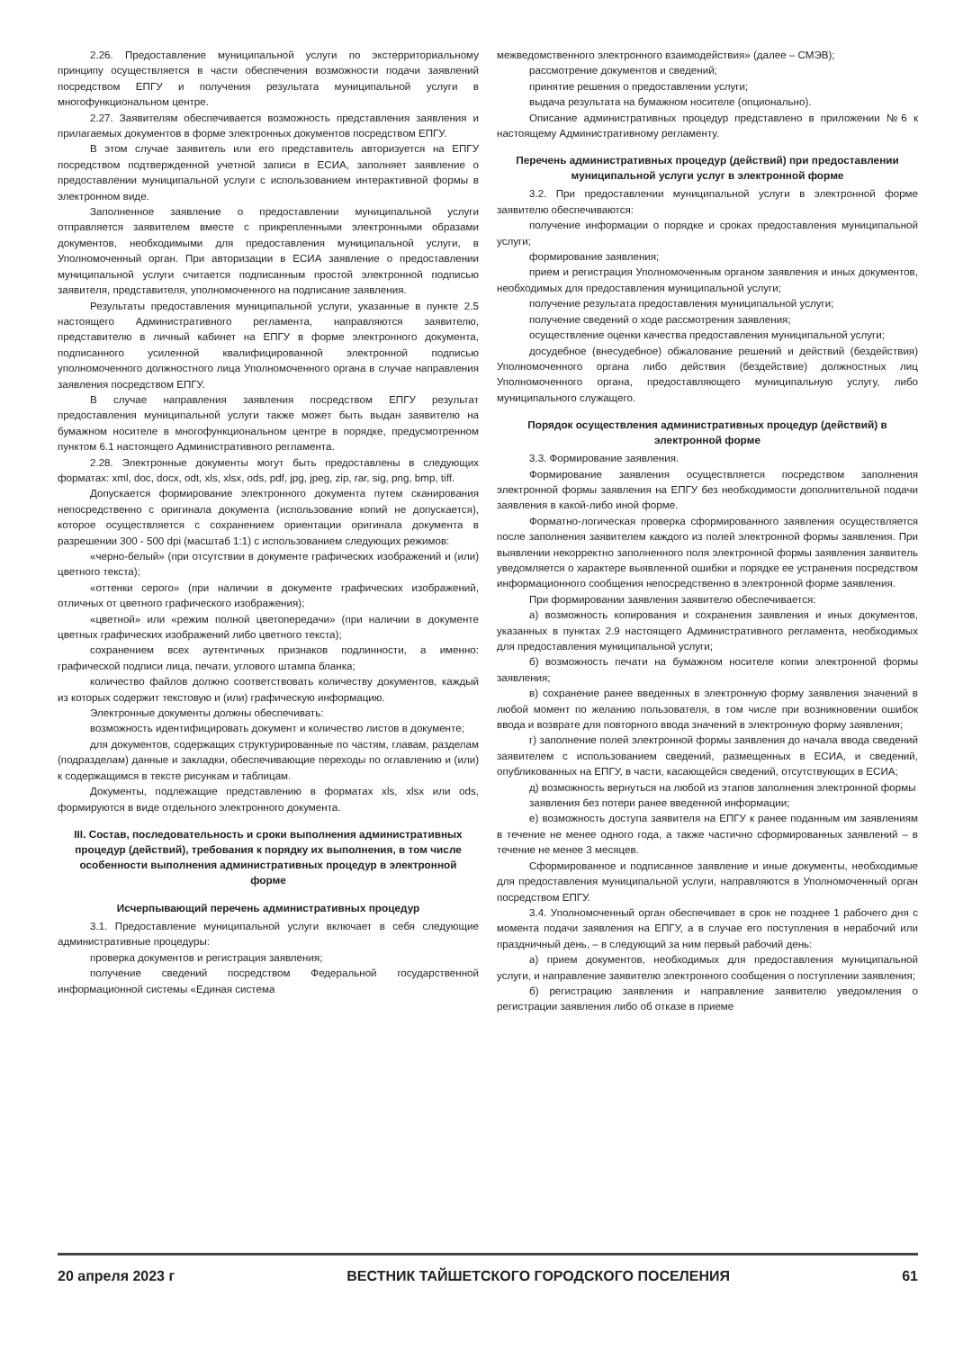2.26. Предоставление муниципальной услуги по экстерриториальному принципу осуществляется в части обеспечения возможности подачи заявлений посредством ЕПГУ и получения результата муниципальной услуги в многофункциональном центре.
2.27. Заявителям обеспечивается возможность представления заявления и прилагаемых документов в форме электронных документов посредством ЕПГУ.
В этом случае заявитель или его представитель авторизуется на ЕПГУ посредством подтвержденной учетной записи в ЕСИА, заполняет заявление о предоставлении муниципальной услуги с использованием интерактивной формы в электронном виде.
Заполненное заявление о предоставлении муниципальной услуги отправляется заявителем вместе с прикрепленными электронными образами документов, необходимыми для предоставления муниципальной услуги, в Уполномоченный орган. При авторизации в ЕСИА заявление о предоставлении муниципальной услуги считается подписанным простой электронной подписью заявителя, представителя, уполномоченного на подписание заявления.
Результаты предоставления муниципальной услуги, указанные в пункте 2.5 настоящего Административного регламента, направляются заявителю, представителю в личный кабинет на ЕПГУ в форме электронного документа, подписанного усиленной квалифицированной электронной подписью уполномоченного должностного лица Уполномоченного органа в случае направления заявления посредством ЕПГУ.
В случае направления заявления посредством ЕПГУ результат предоставления муниципальной услуги также может быть выдан заявителю на бумажном носителе в многофункциональном центре в порядке, предусмотренном пунктом 6.1 настоящего Административного регламента.
2.28. Электронные документы могут быть предоставлены в следующих форматах: xml, doc, docx, odt, xls, xlsx, ods, pdf, jpg, jpeg, zip, rar, sig, png, bmp, tiff.
Допускается формирование электронного документа путем сканирования непосредственно с оригинала документа (использование копий не допускается), которое осуществляется с сохранением ориентации оригинала документа в разрешении 300 - 500 dpi (масштаб 1:1) с использованием следующих режимов:
«черно-белый» (при отсутствии в документе графических изображений и (или) цветного текста);
«оттенки серого» (при наличии в документе графических изображений, отличных от цветного графического изображения);
«цветной» или «режим полной цветопередачи» (при наличии в документе цветных графических изображений либо цветного текста);
сохранением всех аутентичных признаков подлинности, а именно: графической подписи лица, печати, углового штампа бланка;
количество файлов должно соответствовать количеству документов, каждый из которых содержит текстовую и (или) графическую информацию.
Электронные документы должны обеспечивать:
возможность идентифицировать документ и количество листов в документе;
для документов, содержащих структурированные по частям, главам, разделам (подразделам) данные и закладки, обеспечивающие переходы по оглавлению и (или) к содержащимся в тексте рисункам и таблицам.
Документы, подлежащие представлению в форматах xls, xlsx или ods, формируются в виде отдельного электронного документа.
III. Состав, последовательность и сроки выполнения административных процедур (действий), требования к порядку их выполнения, в том числе особенности выполнения административных процедур в электронной форме
Исчерпывающий перечень административных процедур
3.1. Предоставление муниципальной услуги включает в себя следующие административные процедуры:
проверка документов и регистрация заявления;
получение сведений посредством Федеральной государственной информационной системы «Единая система
межведомственного электронного взаимодействия» (далее – СМЭВ);
рассмотрение документов и сведений;
принятие решения о предоставлении услуги;
выдача результата на бумажном носителе (опционально).
Описание административных процедур представлено в приложении №6 к настоящему Административному регламенту.
Перечень административных процедур (действий) при предоставлении муниципальной услуги услуг в электронной форме
3.2. При предоставлении муниципальной услуги в электронной форме заявителю обеспечиваются:
получение информации о порядке и сроках предоставления муниципальной услуги;
формирование заявления;
прием и регистрация Уполномоченным органом заявления и иных документов, необходимых для предоставления муниципальной услуги;
получение результата предоставления муниципальной услуги;
получение сведений о ходе рассмотрения заявления;
осуществление оценки качества предоставления муниципальной услуги;
досудебное (внесудебное) обжалование решений и действий (бездействия) Уполномоченного органа либо действия (бездействие) должностных лиц Уполномоченного органа, предоставляющего муниципальную услугу, либо муниципального служащего.
Порядок осуществления административных процедур (действий) в электронной форме
3.3. Формирование заявления.
Формирование заявления осуществляется посредством заполнения электронной формы заявления на ЕПГУ без необходимости дополнительной подачи заявления в какой-либо иной форме.
Форматно-логическая проверка сформированного заявления осуществляется после заполнения заявителем каждого из полей электронной формы заявления. При выявлении некорректно заполненного поля электронной формы заявления заявитель уведомляется о характере выявленной ошибки и порядке ее устранения посредством информационного сообщения непосредственно в электронной форме заявления.
При формировании заявления заявителю обеспечивается:
а) возможность копирования и сохранения заявления и иных документов, указанных в пунктах 2.9 настоящего Административного регламента, необходимых для предоставления муниципальной услуги;
б) возможность печати на бумажном носителе копии электронной формы заявления;
в) сохранение ранее введенных в электронную форму заявления значений в любой момент по желанию пользователя, в том числе при возникновении ошибок ввода и возврате для повторного ввода значений в электронную форму заявления;
г) заполнение полей электронной формы заявления до начала ввода сведений заявителем с использованием сведений, размещенных в ЕСИА, и сведений, опубликованных на ЕПГУ, в части, касающейся сведений, отсутствующих в ЕСИА;
д) возможность вернуться на любой из этапов заполнения электронной формы
заявления без потери ранее введенной информации;
е) возможность доступа заявителя на ЕПГУ к ранее поданным им заявлениям в течение не менее одного года, а также частично сформированных заявлений – в течение не менее 3 месяцев.
Сформированное и подписанное заявление и иные документы, необходимые для предоставления муниципальной услуги, направляются в Уполномоченный орган посредством ЕПГУ.
3.4. Уполномоченный орган обеспечивает в срок не позднее 1 рабочего дня с момента подачи заявления на ЕПГУ, а в случае его поступления в нерабочий или праздничный день, – в следующий за ним первый рабочий день:
а) прием документов, необходимых для предоставления муниципальной услуги, и направление заявителю электронного сообщения о поступлении заявления;
б) регистрацию заявления и направление заявителю уведомления о регистрации заявления либо об отказе в приеме
20 апреля 2023 г ВЕСТНИК ТАЙШЕТСКОГО ГОРОДСКОГО ПОСЕЛЕНИЯ 61